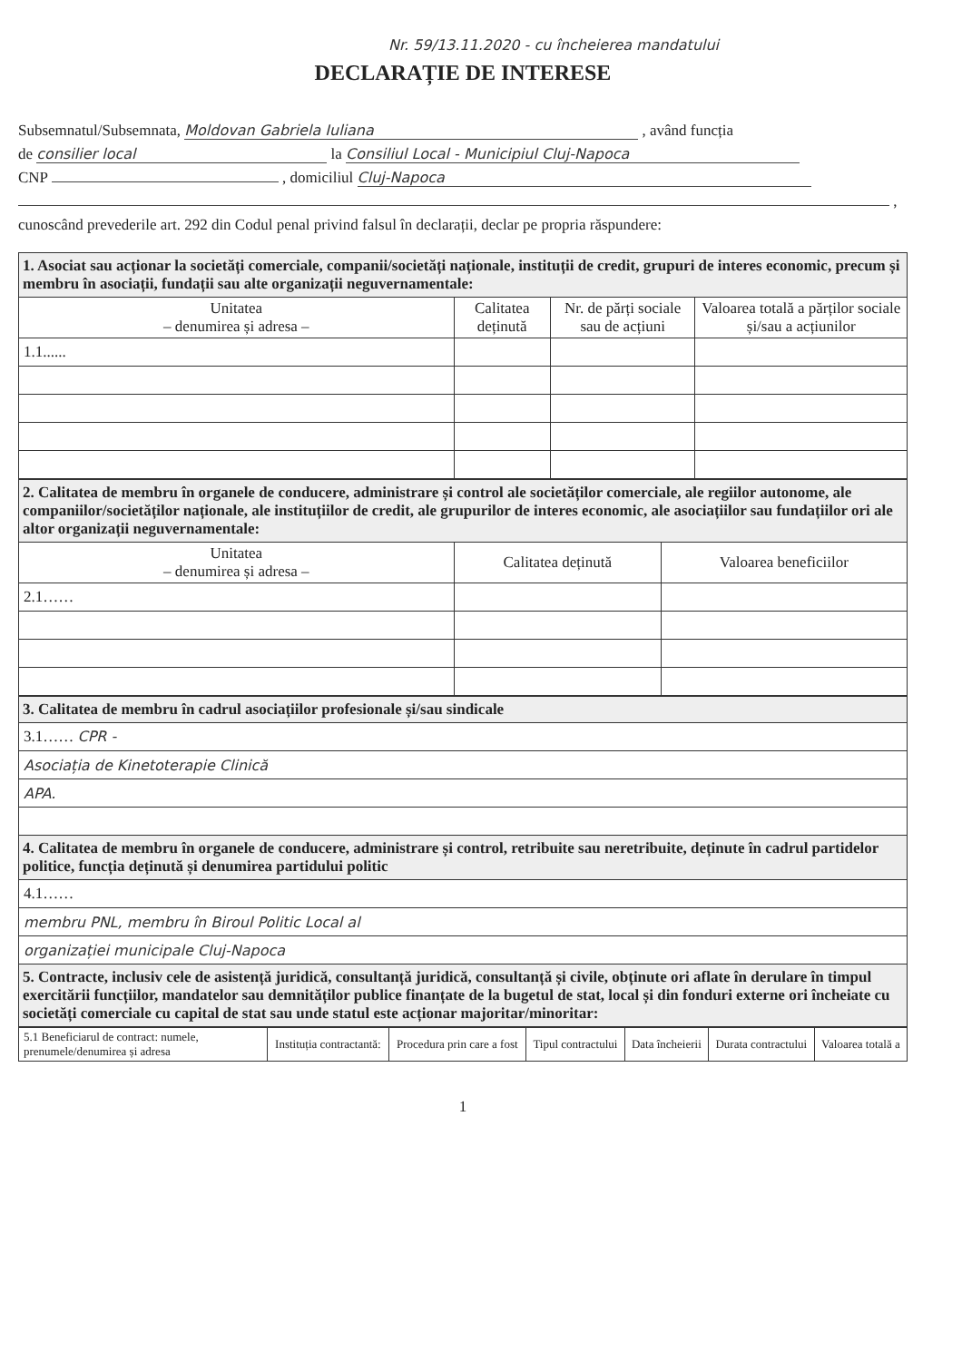Nr. 59/13.11.2020 - cu încheierea mandatului
DECLARAȚIE DE INTERESE
Subsemnatul/Subsemnata, Moldovan Gabriela Iuliana , având funcția
de consilier local la Consiliul Local - Municipiul Cluj-Napoca
CNP , domiciliul Cluj-Napoca
,
cunoscând prevederile art. 292 din Codul penal privind falsul în declarații, declar pe propria răspundere:
| 1. Asociat sau acționar la societăți comerciale, companii/societăți naționale, instituții de credit, grupuri de interes economic, precum și membru în asociații, fundații sau alte organizații neguvernamentale: | | | |
| Unitatea – denumirea și adresa – | Calitatea deținută | Nr. de părți sociale sau de acțiuni | Valoarea totală a părților sociale și/sau a acțiunilor |
| 1.1...... | | | |
| 2. Calitatea de membru în organele de conducere, administrare și control ale societăților comerciale, ale regiilor autonome, ale companiilor/societăților naționale, ale instituțiilor de credit, ale grupurilor de interes economic, ale asociațiilor sau fundațiilor ori ale altor organizații neguvernamentale: | | |
| Unitatea – denumirea și adresa – | Calitatea deținută | Valoarea beneficiilor |
| 2.1…… | | |
| 3. Calitatea de membru în cadrul asociațiilor profesionale și/sau sindicale |
| 3.1…… CPR - |
| Asociația de Kinetoterapie Clinică |
| APA. |
| 4. Calitatea de membru în organele de conducere, administrare și control, retribuite sau neretribuite, deținute în cadrul partidelor politice, funcția deținută și denumirea partidului politic |
| 4.1…… |
| membru PNL, membru în Biroul Politic Local al |
| organizației municipale Cluj-Napoca |
| 5. Contracte, inclusiv cele de asistență juridică, consultanță juridică, consultanță și civile, obținute ori aflate în derulare în timpul exercitării funcțiilor, mandatelor sau demnităților publice finanțate de la bugetul de stat, local și din fonduri externe ori încheiate cu societăți comerciale cu capital de stat sau unde statul este acționar majoritar/minoritar: |
| 5.1 Beneficiarul de contract: numele, prenumele/denumirea și adresa | Instituția contractantă: | Procedura prin care a fost | Tipul contractului | Data încheierii | Durata contractului | Valoarea totală a |
| --- | --- | --- | --- | --- | --- | --- |
1